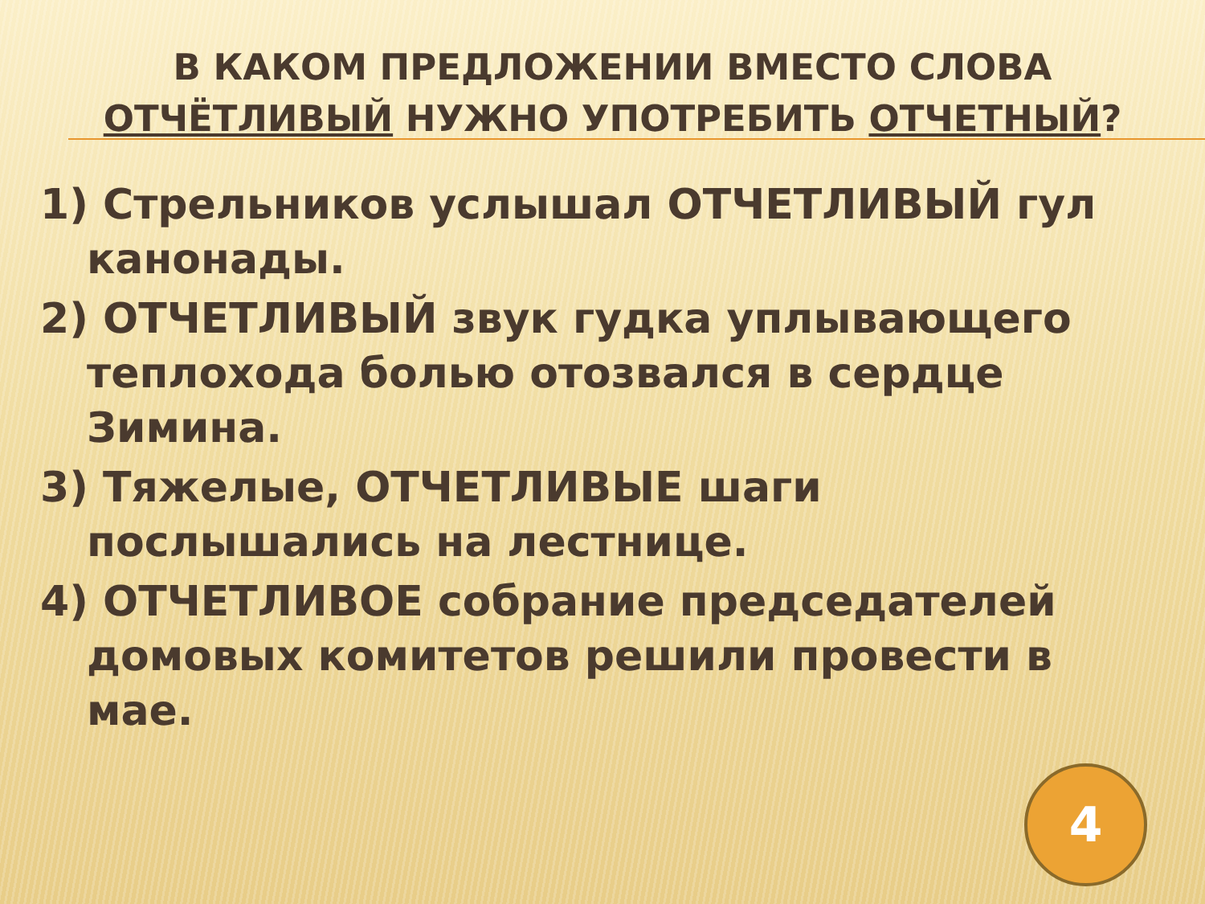В КАКОМ ПРЕДЛОЖЕНИИ ВМЕСТО СЛОВА ОТЧЁТЛИВЫЙ НУЖНО УПОТРЕБИТЬ ОТЧЕТНЫЙ?
1) Стрельников услышал ОТЧЕТЛИВЫЙ гул канонады.
2) ОТЧЕТЛИВЫЙ звук гудка уплывающего теплохода болью отозвался в сердце Зимина.
3) Тяжелые, ОТЧЕТЛИВЫЕ шаги послышались на лестнице.
4) ОТЧЕТЛИВОЕ собрание председателей домовых комитетов решили провести в мае.
4